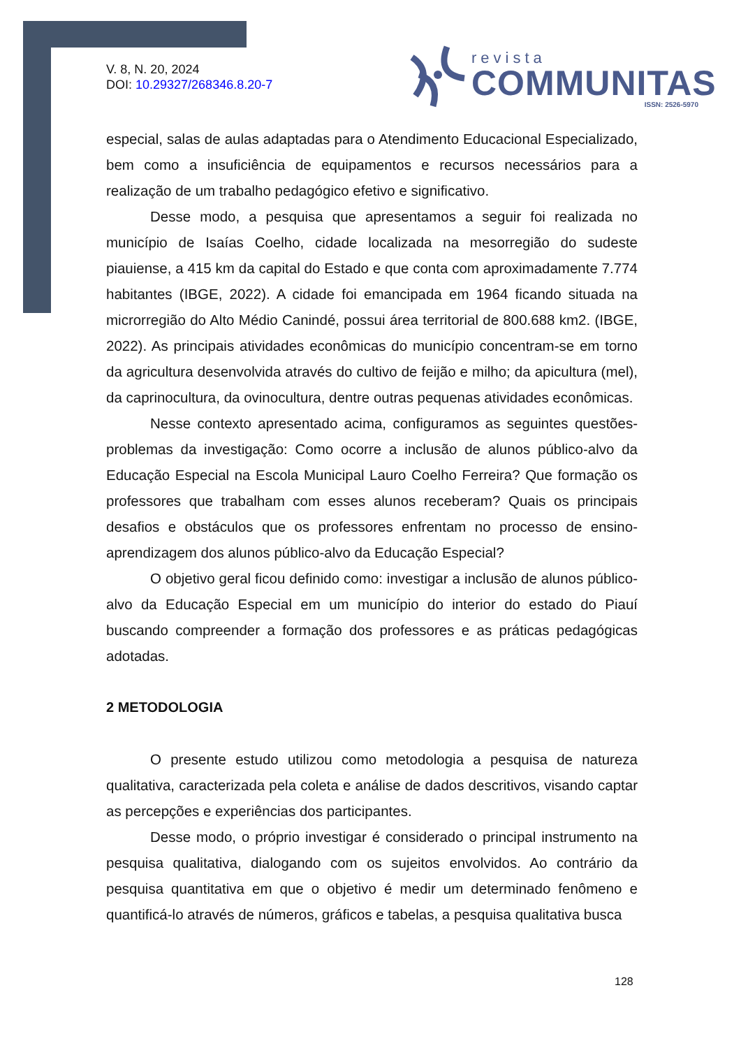V. 8, N. 20, 2024
DOI: 10.29327/268346.8.20-7
revista
COMMUNITAS
ISSN: 2526-5970
especial, salas de aulas adaptadas para o Atendimento Educacional Especializado, bem como a insuficiência de equipamentos e recursos necessários para a realização de um trabalho pedagógico efetivo e significativo.
Desse modo, a pesquisa que apresentamos a seguir foi realizada no município de Isaías Coelho, cidade localizada na mesorregião do sudeste piauiense, a 415 km da capital do Estado e que conta com aproximadamente 7.774 habitantes (IBGE, 2022). A cidade foi emancipada em 1964 ficando situada na microrregião do Alto Médio Canindé, possui área territorial de 800.688 km2. (IBGE, 2022). As principais atividades econômicas do município concentram-se em torno da agricultura desenvolvida através do cultivo de feijão e milho; da apicultura (mel), da caprinocultura, da ovinocultura, dentre outras pequenas atividades econômicas.
Nesse contexto apresentado acima, configuramos as seguintes questões-problemas da investigação: Como ocorre a inclusão de alunos público-alvo da Educação Especial na Escola Municipal Lauro Coelho Ferreira? Que formação os professores que trabalham com esses alunos receberam? Quais os principais desafios e obstáculos que os professores enfrentam no processo de ensino-aprendizagem dos alunos público-alvo da Educação Especial?
O objetivo geral ficou definido como: investigar a inclusão de alunos público-alvo da Educação Especial em um município do interior do estado do Piauí buscando compreender a formação dos professores e as práticas pedagógicas adotadas.
2 METODOLOGIA
O presente estudo utilizou como metodologia a pesquisa de natureza qualitativa, caracterizada pela coleta e análise de dados descritivos, visando captar as percepções e experiências dos participantes.
Desse modo, o próprio investigar é considerado o principal instrumento na pesquisa qualitativa, dialogando com os sujeitos envolvidos. Ao contrário da pesquisa quantitativa em que o objetivo é medir um determinado fenômeno e quantificá-lo através de números, gráficos e tabelas, a pesquisa qualitativa busca
128